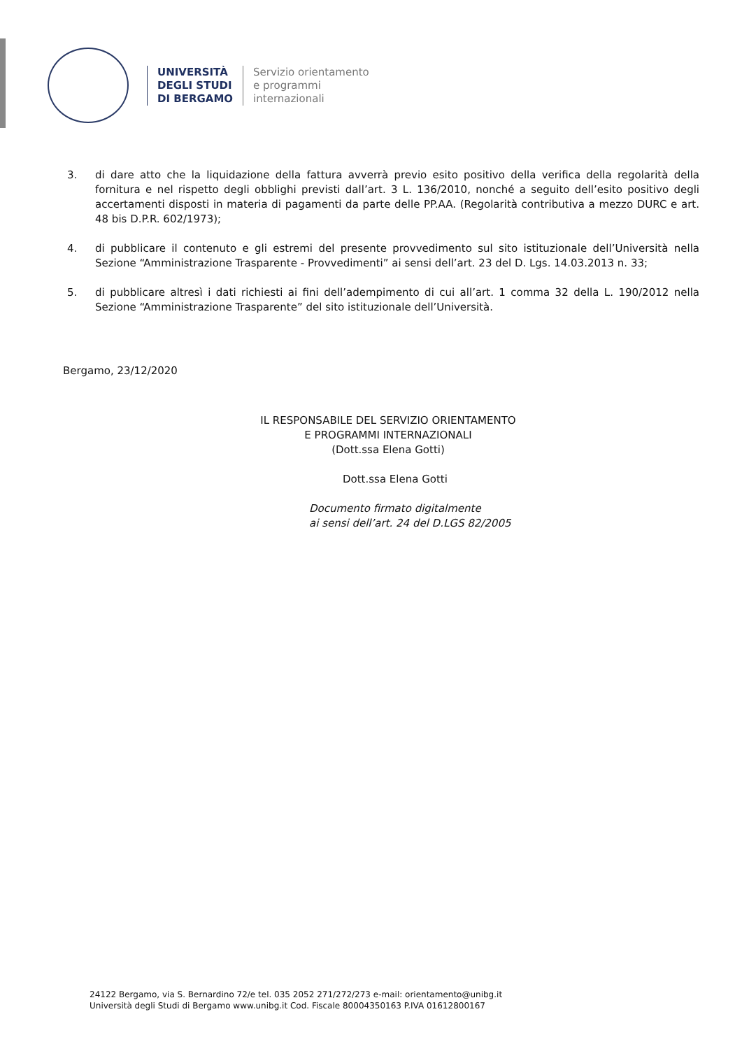UNIVERSITÀ
DEGLI STUDI
DI BERGAMO
Servizio orientamento
e programmi
internazionali
3. di dare atto che la liquidazione della fattura avverrà previo esito positivo della verifica della regolarità della fornitura e nel rispetto degli obblighi previsti dall’art. 3 L. 136/2010, nonché a seguito dell’esito positivo degli accertamenti disposti in materia di pagamenti da parte delle PP.AA. (Regolarità contributiva a mezzo DURC e art. 48 bis D.P.R. 602/1973);
4. di pubblicare il contenuto e gli estremi del presente provvedimento sul sito istituzionale dell’Università nella Sezione “Amministrazione Trasparente - Provvedimenti” ai sensi dell’art. 23 del D. Lgs. 14.03.2013 n. 33;
5. di pubblicare altresì i dati richiesti ai fini dell’adempimento di cui all’art. 1 comma 32 della L. 190/2012 nella Sezione “Amministrazione Trasparente” del sito istituzionale dell’Università.
Bergamo, 23/12/2020
IL RESPONSABILE DEL SERVIZIO ORIENTAMENTO
E PROGRAMMI INTERNAZIONALI
(Dott.ssa Elena Gotti)
Dott.ssa Elena Gotti
Documento firmato digitalmente
ai sensi dell’art. 24 del D.LGS 82/2005
24122 Bergamo, via S. Bernardino 72/e tel. 035 2052 271/272/273 e-mail: orientamento@unibg.it
Università degli Studi di Bergamo www.unibg.it Cod. Fiscale 80004350163 P.IVA 01612800167